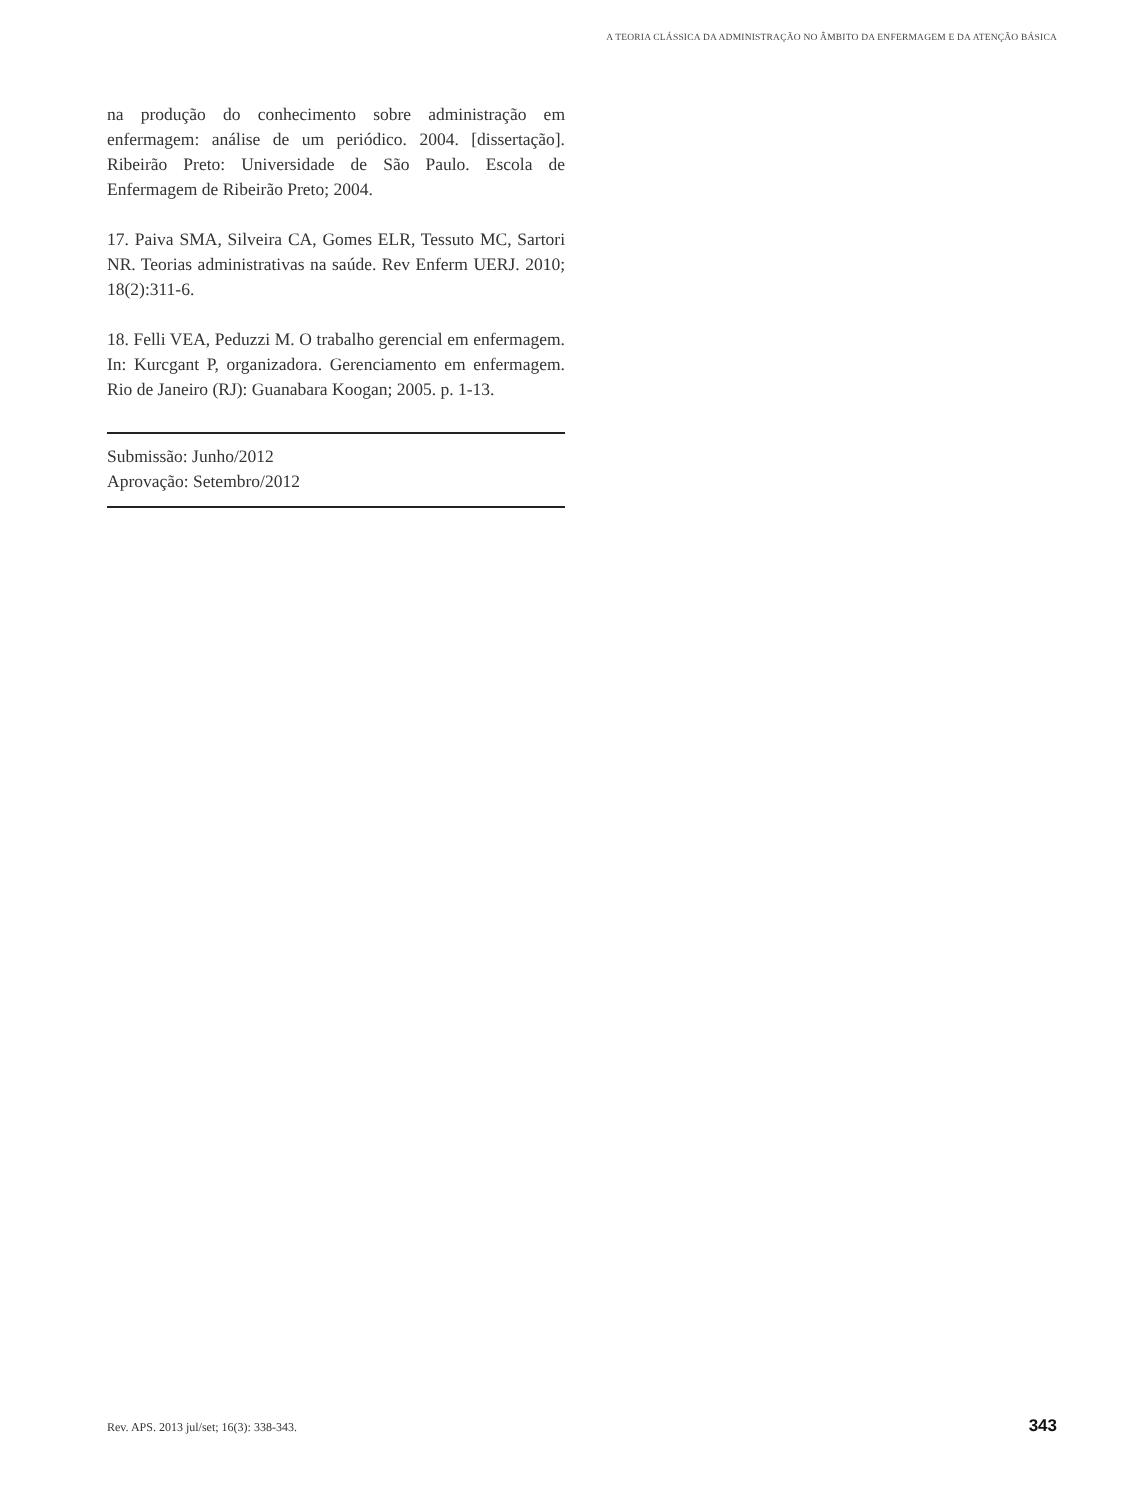A TEORIA CLÁSSICA DA ADMINISTRAÇÃO NO ÂMBITO DA ENFERMAGEM E DA ATENÇÃO BÁSICA
na produção do conhecimento sobre administração em enfermagem: análise de um periódico. 2004. [dissertação]. Ribeirão Preto: Universidade de São Paulo. Escola de Enfermagem de Ribeirão Preto; 2004.
17. Paiva SMA, Silveira CA, Gomes ELR, Tessuto MC, Sartori NR. Teorias administrativas na saúde. Rev Enferm UERJ. 2010; 18(2):311-6.
18. Felli VEA, Peduzzi M. O trabalho gerencial em enfermagem. In: Kurcgant P, organizadora. Gerenciamento em enfermagem. Rio de Janeiro (RJ): Guanabara Koogan; 2005. p. 1-13.
Submissão: Junho/2012
Aprovação: Setembro/2012
Rev. APS. 2013 jul/set; 16(3): 338-343. 343